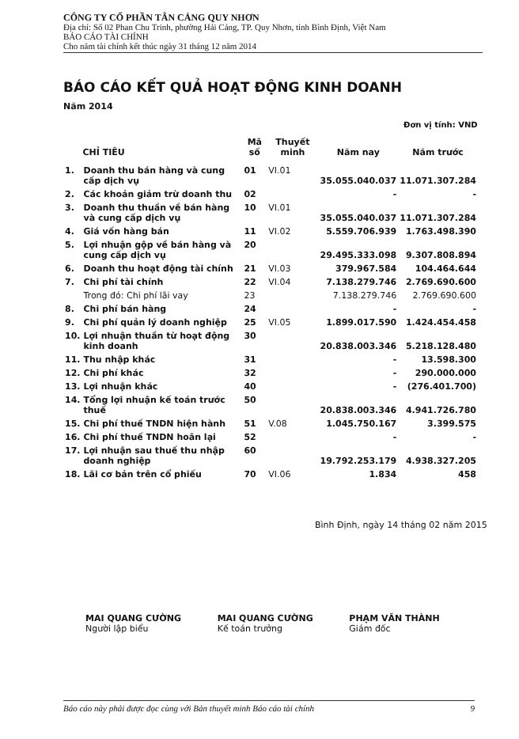CÔNG TY CỔ PHẦN TÂN CẢNG QUY NHƠN
Địa chỉ: Số 02 Phan Chu Trinh, phường Hải Cảng, TP. Quy Nhơn, tỉnh Bình Định, Việt Nam
BÁO CÁO TÀI CHÍNH
Cho năm tài chính kết thúc ngày 31 tháng 12 năm 2014
BÁO CÁO KẾT QUẢ HOẠT ĐỘNG KINH DOANH
Năm 2014
Đơn vị tính: VND
| | CHỈ TIÊU | Mã số | Thuyết minh | Năm nay | Năm trước |
| --- | --- | --- | --- | --- | --- |
| 1. | Doanh thu bán hàng và cung cấp dịch vụ | 01 | VI.01 | 35.055.040.037 | 11.071.307.284 |
| 2. | Các khoản giảm trừ doanh thu | 02 | | - | - |
| 3. | Doanh thu thuần về bán hàng và cung cấp dịch vụ | 10 | VI.01 | 35.055.040.037 | 11.071.307.284 |
| 4. | Giá vốn hàng bán | 11 | VI.02 | 5.559.706.939 | 1.763.498.390 |
| 5. | Lợi nhuận gộp về bán hàng và cung cấp dịch vụ | 20 | | 29.495.333.098 | 9.307.808.894 |
| 6. | Doanh thu hoạt động tài chính | 21 | VI.03 | 379.967.584 | 104.464.644 |
| 7. | Chi phí tài chính | 22 | VI.04 | 7.138.279.746 | 2.769.690.600 |
| | Trong đó: Chi phí lãi vay | 23 | | 7.138.279.746 | 2.769.690.600 |
| 8. | Chi phí bán hàng | 24 | | - | - |
| 9. | Chi phí quản lý doanh nghiệp | 25 | VI.05 | 1.899.017.590 | 1.424.454.458 |
| 10. | Lợi nhuận thuần từ hoạt động kinh doanh | 30 | | 20.838.003.346 | 5.218.128.480 |
| 11. | Thu nhập khác | 31 | | - | 13.598.300 |
| 12. | Chi phí khác | 32 | | - | 290.000.000 |
| 13. | Lợi nhuận khác | 40 | | - | (276.401.700) |
| 14. | Tổng lợi nhuận kế toán trước thuế | 50 | | 20.838.003.346 | 4.941.726.780 |
| 15. | Chi phí thuế TNDN hiện hành | 51 | V.08 | 1.045.750.167 | 3.399.575 |
| 16. | Chi phí thuế TNDN hoãn lại | 52 | | - | - |
| 17. | Lợi nhuận sau thuế thu nhập doanh nghiệp | 60 | | 19.792.253.179 | 4.938.327.205 |
| 18. | Lãi cơ bản trên cổ phiếu | 70 | VI.06 | 1.834 | 458 |
Bình Định, ngày 14 tháng 02 năm 2015
MAI QUANG CƯỜNG
Người lập biểu
MAI QUANG CƯỜNG
Kế toán trưởng
PHẠM VĂN THÀNH
Giám đốc
Báo cáo này phải được đọc cùng với Bản thuyết minh Báo cáo tài chính 9